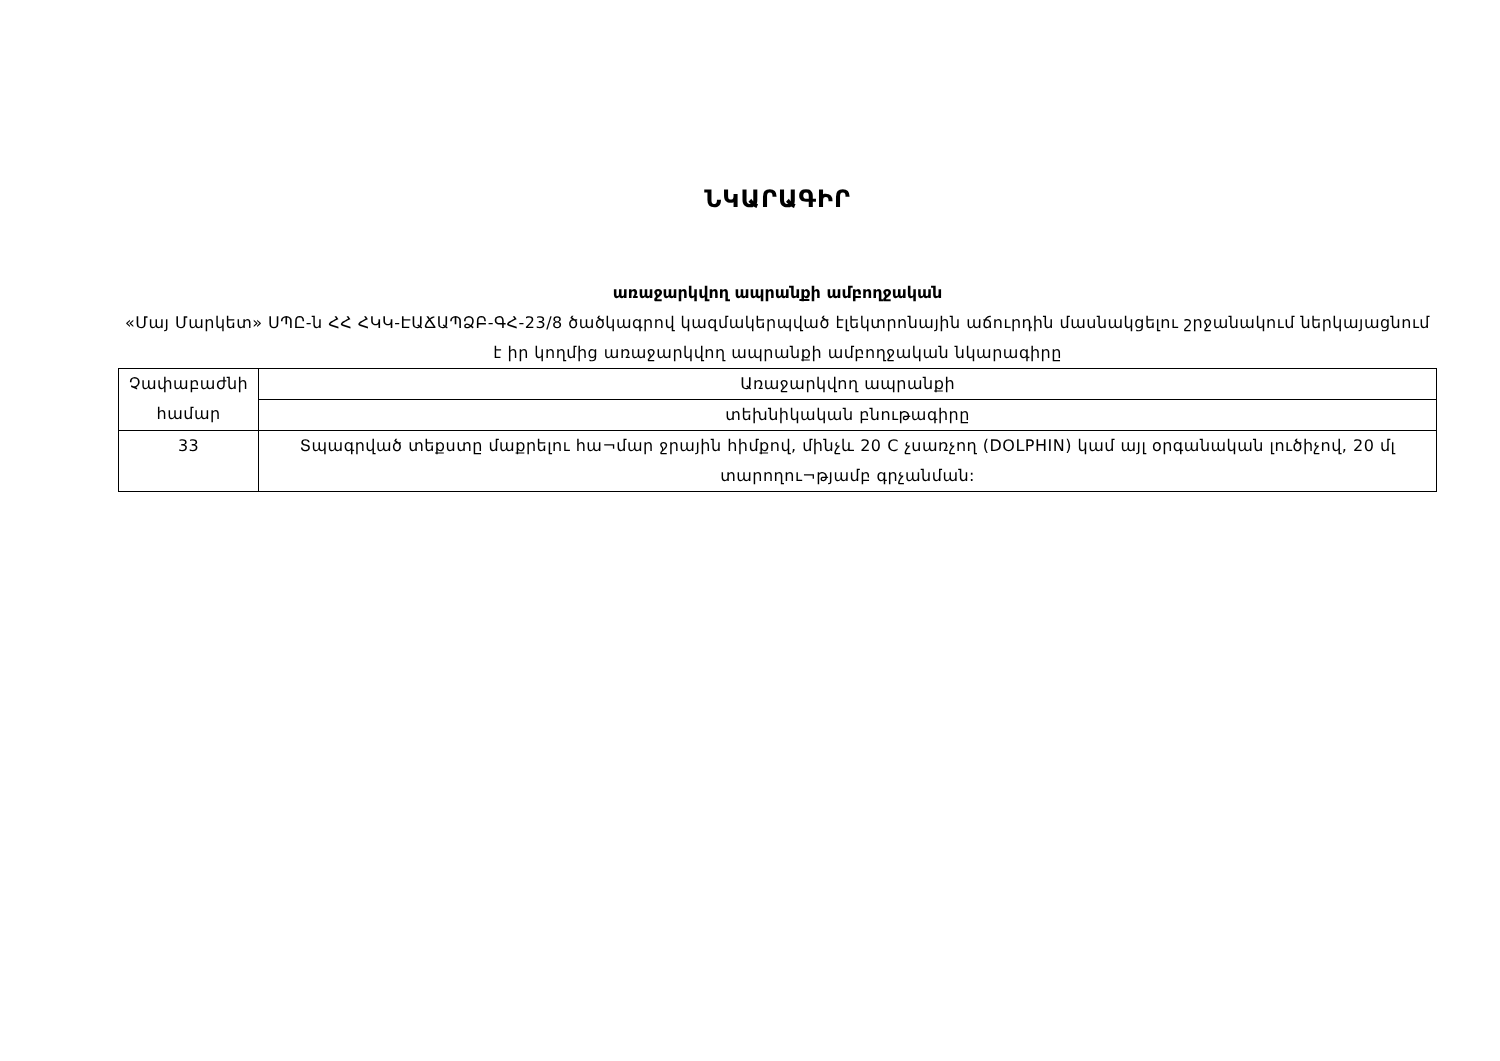ՆԿԱՐԱԳԻՐ
առաջարկվող ապրանքի ամբողջական
«Մայ Մարկետ» ՍՊԸ-ն ՀՀ ՀԿԿ-ԷԱՃԱՊՁԲ-ԳՀ-23/8 ծածկագրով կազմակերպված էլեկտրոնային աճուրդին մասնակցելու շրջանակում ներկայացնում է իր կողմից առաջարկվող ապրանքի ամբողջական նկարագիրը
| Չափաբաժնի համար | Առաջարկվող ապրանքի |
| | տեխնիկական բնութագիրը |
| 33 | Տպագրված տեքստը մաքրելու հա¬մար ջրային հիմքով, մինչև 20 C չսառչող (DOLPHIN) կամ այլ օրգանական լուծիչով, 20 մլ տարողու¬թյամբ գրչանման: |